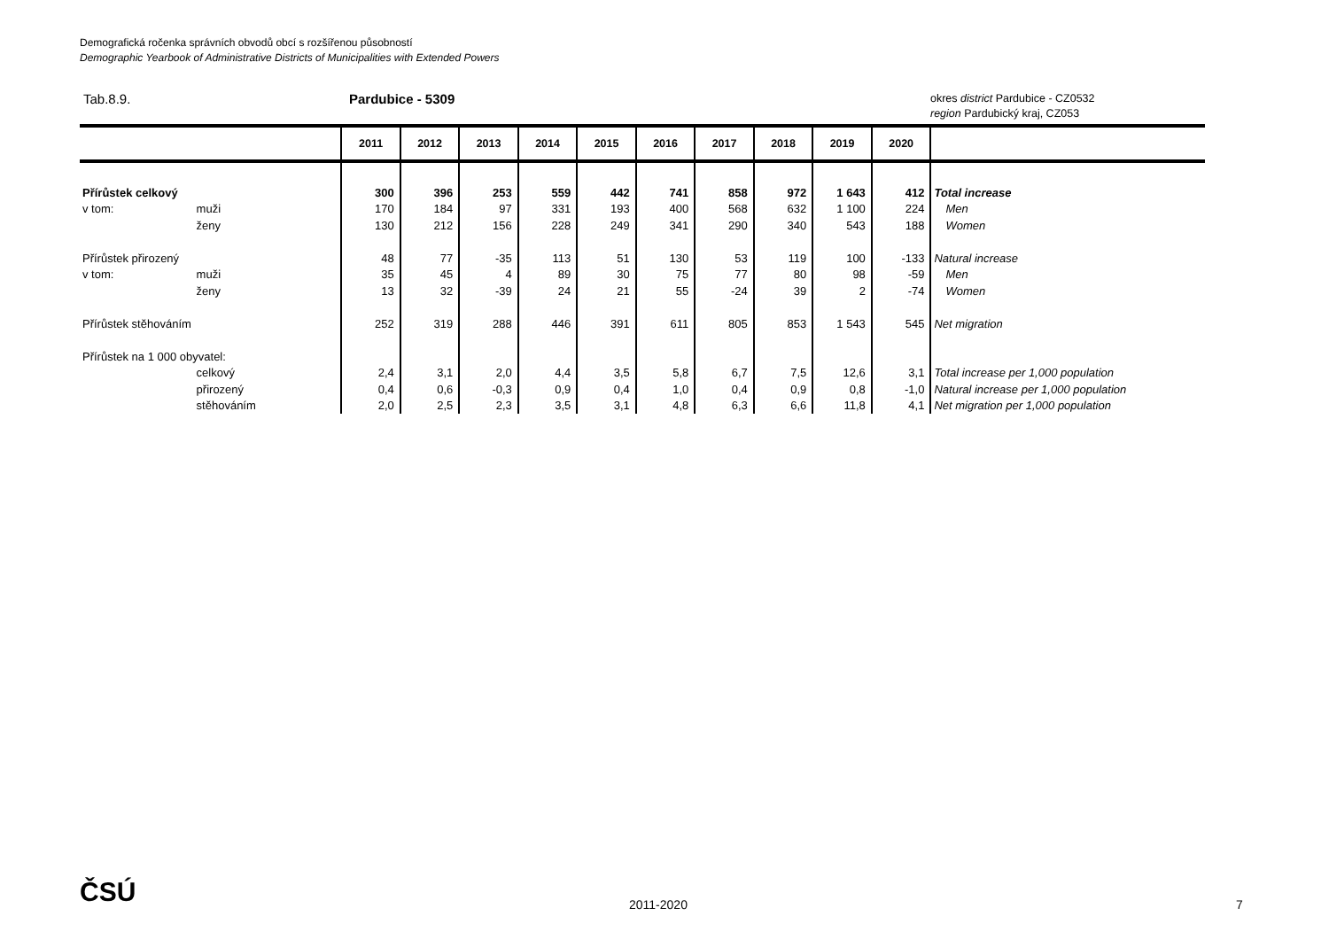Demografická ročenka správních obvodů obcí s rozšířenou působností
Demographic Yearbook of Administrative Districts of Municipalities with Extended Powers
Tab.8.9. Pardubice - 5309
okres district Pardubice - CZ0532
region Pardubický kraj, CZ053
| | | 2011 | 2012 | 2013 | 2014 | 2015 | 2016 | 2017 | 2018 | 2019 | 2020 | |
| --- | --- | --- | --- | --- | --- | --- | --- | --- | --- | --- | --- | --- |
| Přírůstek celkový | | 300 | 396 | 253 | 559 | 442 | 741 | 858 | 972 | 1 643 | 412 | Total increase |
| v tom: | muži | 170 | 184 | 97 | 331 | 193 | 400 | 568 | 632 | 1 100 | 224 | Men |
| | ženy | 130 | 212 | 156 | 228 | 249 | 341 | 290 | 340 | 543 | 188 | Women |
| Přírůstek přirozený | | 48 | 77 | -35 | 113 | 51 | 130 | 53 | 119 | 100 | -133 | Natural increase |
| v tom: | muži | 35 | 45 | 4 | 89 | 30 | 75 | 77 | 80 | 98 | -59 | Men |
| | ženy | 13 | 32 | -39 | 24 | 21 | 55 | -24 | 39 | 2 | -74 | Women |
| Přírůstek stěhováním | | 252 | 319 | 288 | 446 | 391 | 611 | 805 | 853 | 1 543 | 545 | Net migration |
| Přírůstek na 1 000 obyvatel: | | | | | | | | | | | | |
| | celkový | 2,4 | 3,1 | 2,0 | 4,4 | 3,5 | 5,8 | 6,7 | 7,5 | 12,6 | 3,1 | Total increase per 1,000 population |
| | přirozený | 0,4 | 0,6 | -0,3 | 0,9 | 0,4 | 1,0 | 0,4 | 0,9 | 0,8 | -1,0 | Natural increase per 1,000 population |
| | stěhováním | 2,0 | 2,5 | 2,3 | 3,5 | 3,1 | 4,8 | 6,3 | 6,6 | 11,8 | 4,1 | Net migration per 1,000 population |
ČSÚ 2011-2020 7